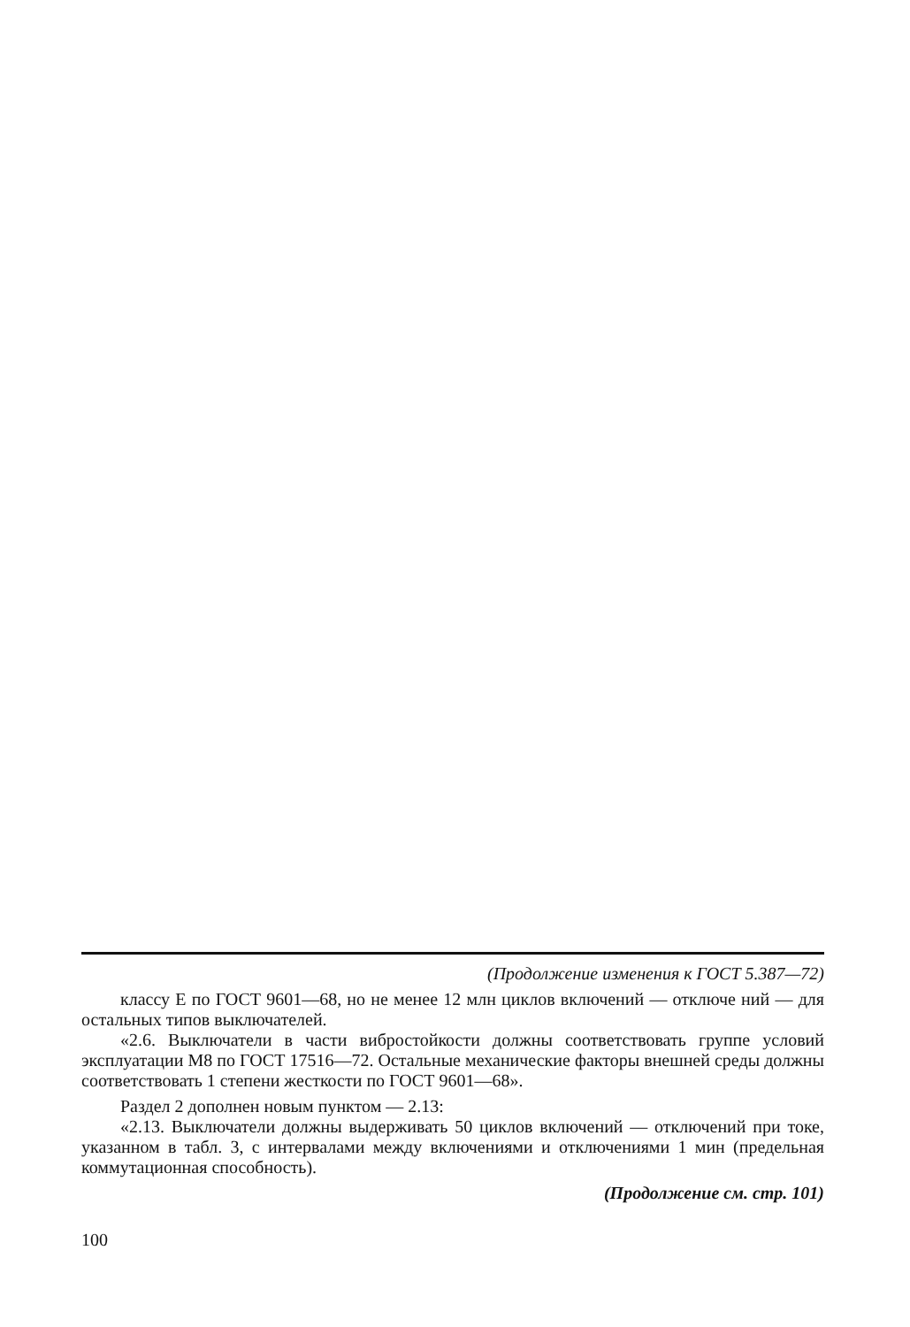(Продолжение изменения к ГОСТ 5.387—72)
классу Е по ГОСТ 9601—68, но не менее 12 млн циклов включений — отключе ний — для остальных типов выключателей.
«2.6. Выключатели в части вибростойкости должны соответствовать группе условий эксплуатации М8 по ГОСТ 17516—72. Остальные механические факторы внешней среды должны соответствовать 1 степени жесткости по ГОСТ 9601—68».
Раздел 2 дополнен новым пунктом — 2.13:
«2.13. Выключатели должны выдерживать 50 циклов включений — отключений при токе, указанном в табл. 3, с интервалами между включениями и отключениями 1 мин (предельная коммутационная способность).
(Продолжение см. стр. 101)
100